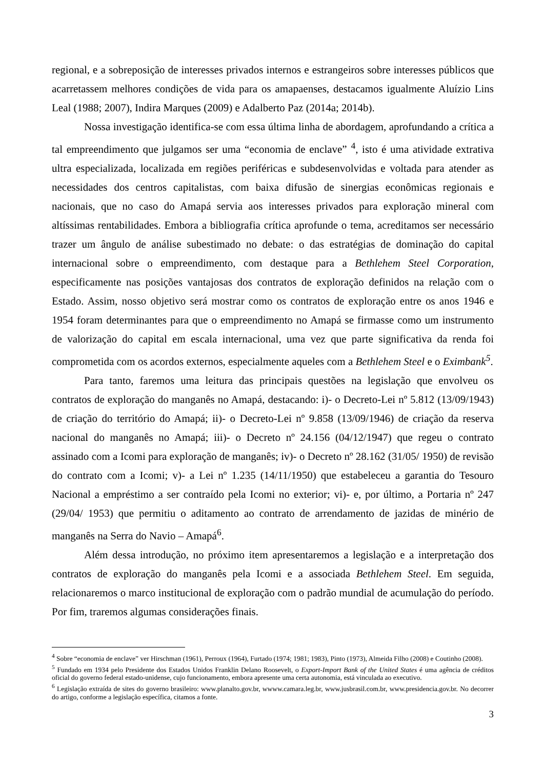regional, e a sobreposição de interesses privados internos e estrangeiros sobre interesses públicos que acarretassem melhores condições de vida para os amapaenses, destacamos igualmente Aluízio Lins Leal (1988; 2007), Indira Marques (2009) e Adalberto Paz (2014a; 2014b).
Nossa investigação identifica-se com essa última linha de abordagem, aprofundando a crítica a tal empreendimento que julgamos ser uma “economia de enclave” <sup>4</sup>, isto é uma atividade extrativa ultra especializada, localizada em regiões periféricas e subdesenvolvidas e voltada para atender as necessidades dos centros capitalistas, com baixa difusão de sinergias econômicas regionais e nacionais, que no caso do Amapá servia aos interesses privados para exploração mineral com altíssimas rentabilidades. Embora a bibliografia crítica aprofunde o tema, acreditamos ser necessário trazer um ângulo de análise subestimado no debate: o das estratégias de dominação do capital internacional sobre o empreendimento, com destaque para a Bethlehem Steel Corporation, especificamente nas posições vantajosas dos contratos de exploração definidos na relação com o Estado. Assim, nosso objetivo será mostrar como os contratos de exploração entre os anos 1946 e 1954 foram determinantes para que o empreendimento no Amapá se firmasse como um instrumento de valorização do capital em escala internacional, uma vez que parte significativa da renda foi comprometida com os acordos externos, especialmente aqueles com a Bethlehem Steel e o Eximbank<sup>5</sup>.
Para tanto, faremos uma leitura das principais questões na legislação que envolveu os contratos de exploração do manganês no Amapá, destacando: i)- o Decreto-Lei nº 5.812 (13/09/1943) de criação do território do Amapá; ii)- o Decreto-Lei nº 9.858 (13/09/1946) de criação da reserva nacional do manganês no Amapá; iii)- o Decreto nº 24.156 (04/12/1947) que regeu o contrato assinado com a Icomi para exploração de manganês; iv)- o Decreto nº 28.162 (31/05/ 1950) de revisão do contrato com a Icomi; v)- a Lei nº 1.235 (14/11/1950) que estabeleceu a garantia do Tesouro Nacional a empréstimo a ser contraído pela Icomi no exterior; vi)- e, por último, a Portaria nº 247 (29/04/ 1953) que permitiu o aditamento ao contrato de arrendamento de jazidas de minério de manganês na Serra do Navio – Amapá<sup>6</sup>.
Além dessa introdução, no próximo item apresentaremos a legislação e a interpretação dos contratos de exploração do manganês pela Icomi e a associada Bethlehem Steel. Em seguida, relacionaremos o marco institucional de exploração com o padrão mundial de acumulação do período. Por fim, traremos algumas considerações finais.
<sup>4</sup> Sobre “economia de enclave” ver Hirschman (1961), Perroux (1964), Furtado (1974; 1981; 1983), Pinto (1973), Almeida Filho (2008) e Coutinho (2008).
<sup>5</sup> Fundado em 1934 pelo Presidente dos Estados Unidos Franklin Delano Roosevelt, o Export-Import Bank of the United States é uma agência de créditos oficial do governo federal estado-unidense, cujo funcionamento, embora apresente uma certa autonomia, está vinculada ao executivo.
<sup>6</sup> Legislação extraída de sites do governo brasileiro: www.planalto.gov.br, wwww.camara.leg.br, www.jusbrasil.com.br, www.presidencia.gov.br. No decorrer do artigo, conforme a legislação específica, citamos a fonte.
3